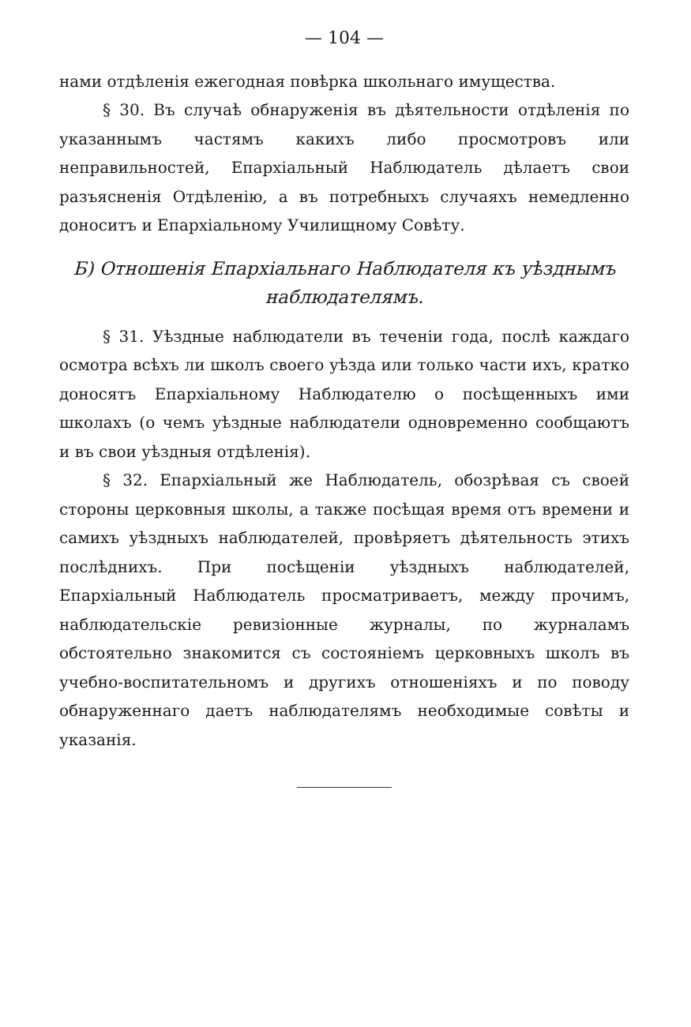— 104 —
нами отдѣленія ежегодная повѣрка школьнаго имущества.
§ 30. Въ случаѣ обнаруженія въ дѣятельности отдѣленія по указаннымъ частямъ какихъ либо просмотровъ или неправильностей, Епархіальный Наблюдатель дѣлаетъ свои разъясненія Отдѣленію, а въ потребныхъ случаяхъ немедленно доноситъ и Епархіальному Училищному Совѣту.
Б) Отношенія Епархіальнаго Наблюдателя къ уѣзднымъ наблюдателямъ.
§ 31. Уѣздные наблюдатели въ теченіи года, послѣ каждаго осмотра всѣхъ ли школъ своего уѣзда или только части ихъ, кратко доносятъ Епархіальному Наблюдателю о посѣщенныхъ ими школахъ (о чемъ уѣздные наблюдатели одновременно сообщаютъ и въ свои уѣздныя отдѣленія).
§ 32. Епархіальный же Наблюдатель, обозрѣвая съ своей стороны церковныя школы, а также посѣщая время отъ времени и самихъ уѣздныхъ наблюдателей, провѣряетъ дѣятельность этихъ послѣднихъ. При посѣщеніи уѣздныхъ наблюдателей, Епархіальный Наблюдатель просматриваетъ, между прочимъ, наблюдательскіе ревизіонные журналы, по журналамъ обстоятельно знакомится съ состояніемъ церковныхъ школъ въ учебно-воспитательномъ и другихъ отношеніяхъ и по поводу обнаруженнаго даетъ наблюдателямъ необходимые совѣты и указанія.